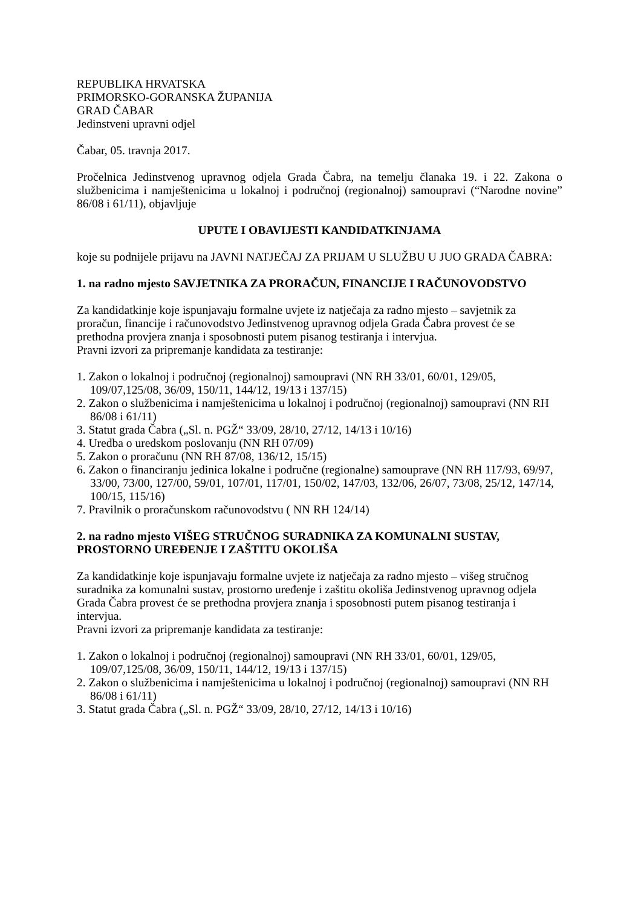REPUBLIKA HRVATSKA
PRIMORSKO-GORANSKA ŽUPANIJA
GRAD ČABAR
Jedinstveni upravni odjel
Čabar, 05. travnja 2017.
Pročelnica Jedinstvenog upravnog odjela Grada Čabra, na temelju članaka 19. i 22. Zakona o službenicima i namještenicima u lokalnoj i područnoj (regionalnoj) samoupravi (“Narodne novine” 86/08 i 61/11), objavljuje
UPUTE I OBAVIJESTI KANDIDATKINJAMA
koje su podnijele prijavu na JAVNI NATJEČAJ ZA PRIJAM U SLUŽBU U JUO GRADA ČABRA:
1. na radno mjesto SAVJETNIKA ZA PRORAČUN, FINANCIJE I RAČUNOVODSTVO
Za kandidatkinje koje ispunjavaju formalne uvjete iz natječaja za radno mjesto – savjetnik za proračun, financije i računovodstvo Jedinstvenog upravnog odjela Grada Čabra provest će se prethodna provjera znanja i sposobnosti putem pisanog testiranja i intervjua.
Pravni izvori za pripremanje kandidata za testiranje:
1. Zakon o lokalnoj i područnoj (regionalnoj) samoupravi (NN RH 33/01, 60/01, 129/05, 109/07,125/08, 36/09, 150/11, 144/12, 19/13 i 137/15)
2. Zakon o službenicima i namještenicima u lokalnoj i područnoj (regionalnoj) samoupravi (NN RH 86/08 i 61/11)
3. Statut grada Čabra („Sl. n. PGŽ“ 33/09, 28/10, 27/12, 14/13 i 10/16)
4. Uredba o uredskom poslovanju (NN RH 07/09)
5. Zakon o proračunu (NN RH 87/08, 136/12, 15/15)
6. Zakon o financiranju jedinica lokalne i područne (regionalne) samouprave (NN RH 117/93, 69/97, 33/00, 73/00, 127/00, 59/01, 107/01, 117/01, 150/02, 147/03, 132/06, 26/07, 73/08, 25/12, 147/14, 100/15, 115/16)
7. Pravilnik o proračunskom računovodstvu ( NN RH 124/14)
2. na radno mjesto VIŠEG STRUČNOG SURADNIKA ZA KOMUNALNI SUSTAV, PROSTORNO UREĐENJE I ZAŠTITU OKOLIŠA
Za kandidatkinje koje ispunjavaju formalne uvjete iz natječaja za radno mjesto – višeg stručnog suradnika za komunalni sustav, prostorno uređenje i zaštitu okoliša Jedinstvenog upravnog odjela Grada Čabra provest će se prethodna provjera znanja i sposobnosti putem pisanog testiranja i intervjua.
Pravni izvori za pripremanje kandidata za testiranje:
1. Zakon o lokalnoj i područnoj (regionalnoj) samoupravi (NN RH 33/01, 60/01, 129/05, 109/07,125/08, 36/09, 150/11, 144/12, 19/13 i 137/15)
2. Zakon o službenicima i namještenicima u lokalnoj i područnoj (regionalnoj) samoupravi (NN RH 86/08 i 61/11)
3. Statut grada Čabra („Sl. n. PGŽ“ 33/09, 28/10, 27/12, 14/13 i 10/16)